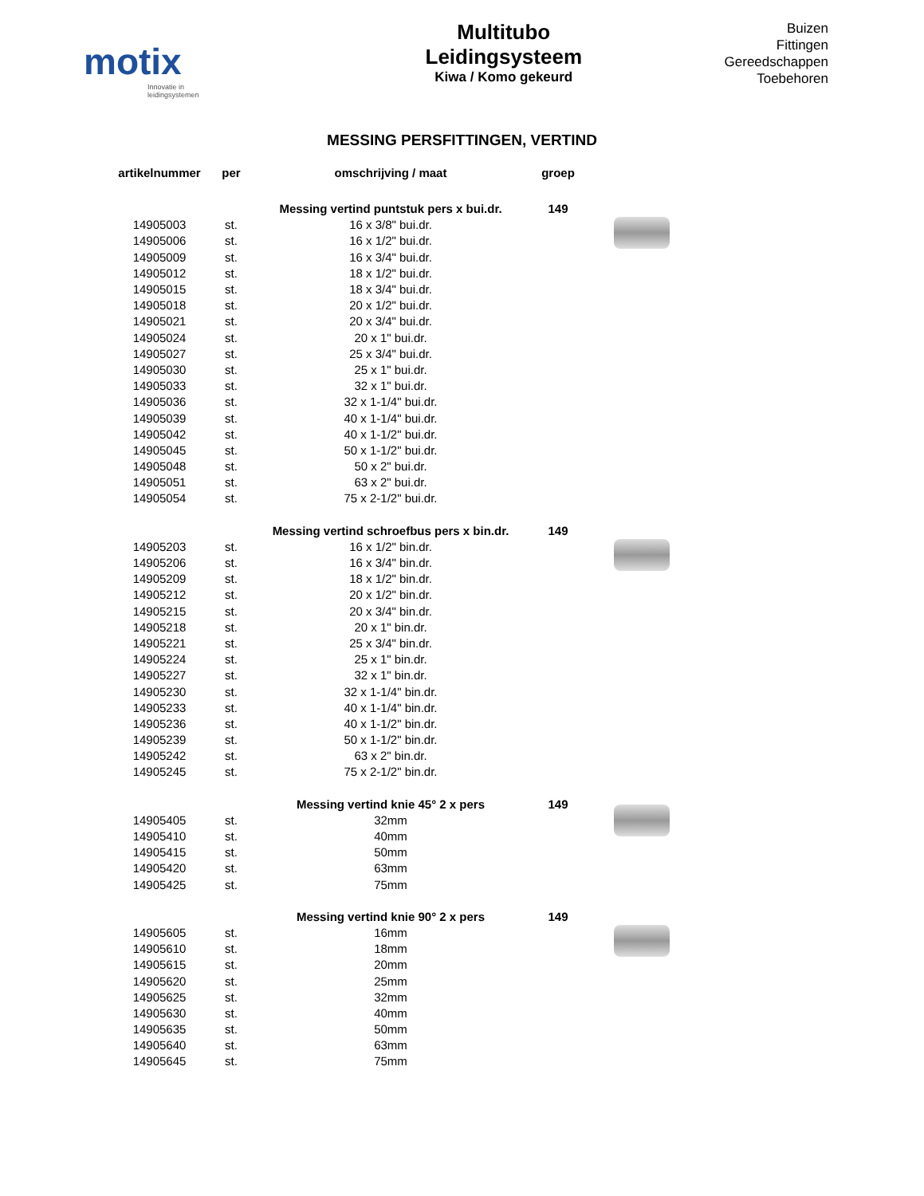motix
Innovatie in leidingsystemen
Multitubo
Leidingsysteem
Kiwa / Komo gekeurd
Buizen
Fittingen
Gereedschappen
Toebehoren
MESSING PERSFITTINGEN, VERTIND
| artikelnummer | per | omschrijving / maat | groep | |
| --- | --- | --- | --- | --- |
| | | Messing vertind puntstuk pers x bui.dr. | 149 | |
| 14905003 | st. | 16 x 3/8" bui.dr. | | |
| 14905006 | st. | 16 x 1/2" bui.dr. | | |
| 14905009 | st. | 16 x 3/4" bui.dr. | | |
| 14905012 | st. | 18 x 1/2" bui.dr. | | |
| 14905015 | st. | 18 x 3/4" bui.dr. | | |
| 14905018 | st. | 20 x 1/2" bui.dr. | | |
| 14905021 | st. | 20 x 3/4" bui.dr. | | |
| 14905024 | st. | 20 x 1" bui.dr. | | |
| 14905027 | st. | 25 x 3/4" bui.dr. | | |
| 14905030 | st. | 25 x 1" bui.dr. | | |
| 14905033 | st. | 32 x 1" bui.dr. | | |
| 14905036 | st. | 32 x 1-1/4" bui.dr. | | |
| 14905039 | st. | 40 x 1-1/4" bui.dr. | | |
| 14905042 | st. | 40 x 1-1/2" bui.dr. | | |
| 14905045 | st. | 50 x 1-1/2" bui.dr. | | |
| 14905048 | st. | 50 x 2" bui.dr. | | |
| 14905051 | st. | 63 x 2" bui.dr. | | |
| 14905054 | st. | 75 x 2-1/2" bui.dr. | | |
| | | Messing vertind schroefbus pers x bin.dr. | 149 | |
| 14905203 | st. | 16 x 1/2" bin.dr. | | |
| 14905206 | st. | 16 x 3/4" bin.dr. | | |
| 14905209 | st. | 18 x 1/2" bin.dr. | | |
| 14905212 | st. | 20 x 1/2" bin.dr. | | |
| 14905215 | st. | 20 x 3/4" bin.dr. | | |
| 14905218 | st. | 20 x 1" bin.dr. | | |
| 14905221 | st. | 25 x 3/4" bin.dr. | | |
| 14905224 | st. | 25 x 1" bin.dr. | | |
| 14905227 | st. | 32 x 1" bin.dr. | | |
| 14905230 | st. | 32 x 1-1/4" bin.dr. | | |
| 14905233 | st. | 40 x 1-1/4" bin.dr. | | |
| 14905236 | st. | 40 x 1-1/2" bin.dr. | | |
| 14905239 | st. | 50 x 1-1/2" bin.dr. | | |
| 14905242 | st. | 63 x 2" bin.dr. | | |
| 14905245 | st. | 75 x 2-1/2" bin.dr. | | |
| | | Messing vertind knie 45° 2 x pers | 149 | |
| 14905405 | st. | 32mm | | |
| 14905410 | st. | 40mm | | |
| 14905415 | st. | 50mm | | |
| 14905420 | st. | 63mm | | |
| 14905425 | st. | 75mm | | |
| | | Messing vertind knie 90° 2 x pers | 149 | |
| 14905605 | st. | 16mm | | |
| 14905610 | st. | 18mm | | |
| 14905615 | st. | 20mm | | |
| 14905620 | st. | 25mm | | |
| 14905625 | st. | 32mm | | |
| 14905630 | st. | 40mm | | |
| 14905635 | st. | 50mm | | |
| 14905640 | st. | 63mm | | |
| 14905645 | st. | 75mm | | |